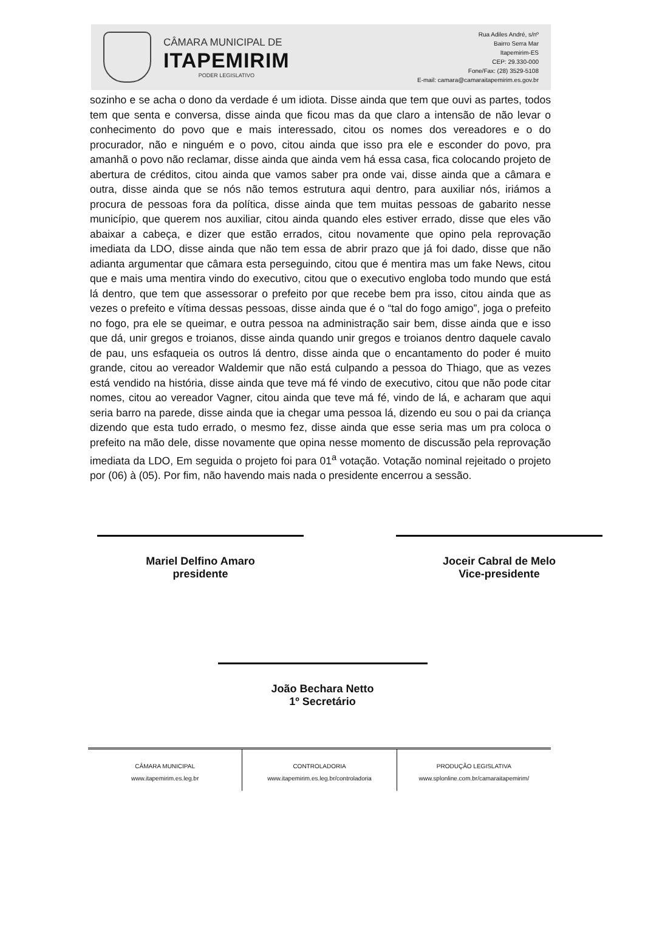CÂMARA MUNICIPAL DE
ITAPEMIRIM
PODER LEGISLATIVO
Rua Adiles André, s/nº
Bairro Serra Mar
Itapemirim-ES
CEP: 29.330-000
Fone/Fax: (28) 3529-5108
E-mail: camara@camaraitapemirim.es.gov.br
sozinho e se acha o dono da verdade é um idiota. Disse ainda que tem que ouvi as partes, todos tem que senta e conversa, disse ainda que ficou mas da que claro a intensão de não levar o conhecimento do povo que e mais interessado, citou os nomes dos vereadores e o do procurador, não e ninguém e o povo, citou ainda que isso pra ele e esconder do povo, pra amanhã o povo não reclamar, disse ainda que ainda vem há essa casa, fica colocando projeto de abertura de créditos, citou ainda que vamos saber pra onde vai, disse ainda que a câmara e outra, disse ainda que se nós não temos estrutura aqui dentro, para auxiliar nós, iriámos a procura de pessoas fora da política, disse ainda que tem muitas pessoas de gabarito nesse município, que querem nos auxiliar, citou ainda quando eles estiver errado, disse que eles vão abaixar a cabeça, e dizer que estão errados, citou novamente que opino pela reprovação imediata da LDO, disse ainda que não tem essa de abrir prazo que já foi dado, disse que não adianta argumentar que câmara esta perseguindo, citou que é mentira mas um fake News, citou que e mais uma mentira vindo do executivo, citou que o executivo engloba todo mundo que está lá dentro, que tem que assessorar o prefeito por que recebe bem pra isso, citou ainda que as vezes o prefeito e vítima dessas pessoas, disse ainda que é o “tal do fogo amigo”, joga o prefeito no fogo, pra ele se queimar, e outra pessoa na administração sair bem, disse ainda que e isso que dá, unir gregos e troianos, disse ainda quando unir gregos e troianos dentro daquele cavalo de pau, uns esfaqueia os outros lá dentro, disse ainda que o encantamento do poder é muito grande, citou ao vereador Waldemir que não está culpando a pessoa do Thiago, que as vezes está vendido na história, disse ainda que teve má fé vindo de executivo, citou que não pode citar nomes, citou ao vereador Vagner, citou ainda que teve má fé, vindo de lá, e acharam que aqui seria barro na parede, disse ainda que ia chegar uma pessoa lá, dizendo eu sou o pai da criança dizendo que esta tudo errado, o mesmo fez, disse ainda que esse seria mas um pra coloca o prefeito na mão dele, disse novamente que opina nesse momento de discussão pela reprovação imediata da LDO, Em seguida o projeto foi para 01<sup>a</sup> votação. Votação nominal rejeitado o projeto por (06) à (05). Por fim, não havendo mais nada o presidente encerrou a sessão.
Mariel Delfino Amaro
presidente
Joceir Cabral de Melo
Vice-presidente
João Bechara Netto
1º Secretário
CÂMARA MUNICIPAL
www.itapemirim.es.leg.br
CONTROLADORIA
www.itapemirim.es.leg.br/controladoria
PRODUÇÃO LEGISLATIVA
www.splonline.com.br/camaraitapemirim/